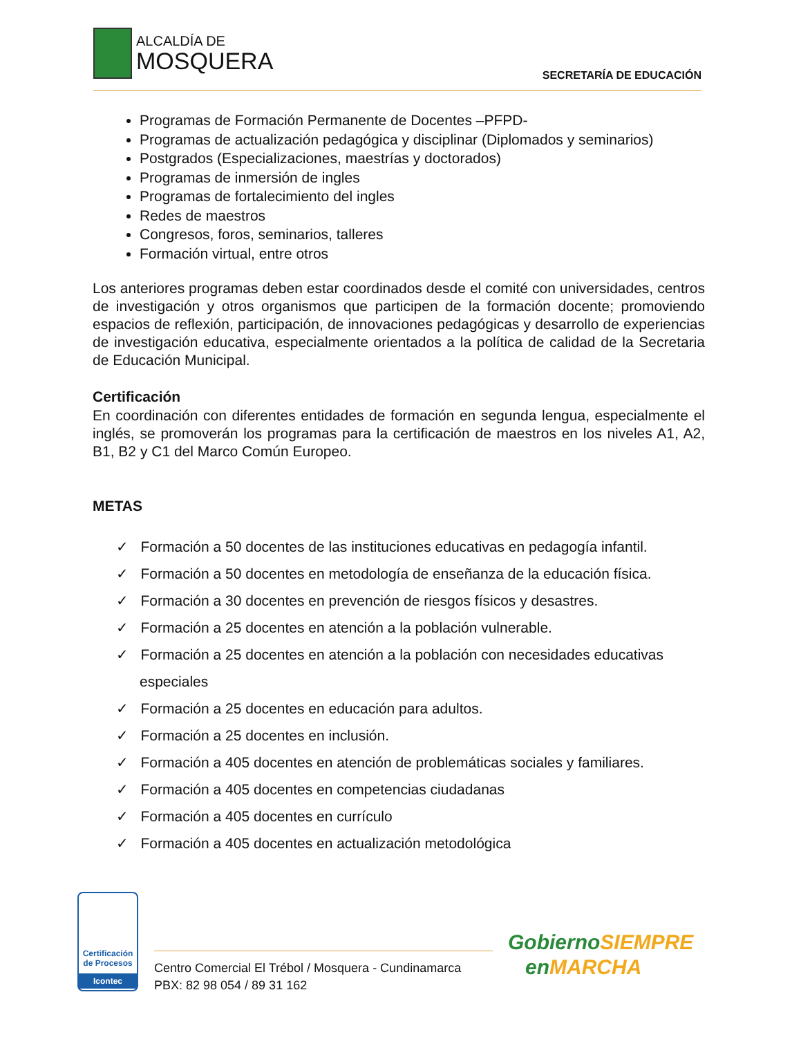ALCALDÍA DE
MOSQUERA
SECRETARÍA DE EDUCACIÓN
Programas de Formación Permanente de Docentes –PFPD-
Programas de actualización pedagógica y disciplinar (Diplomados y seminarios)
Postgrados (Especializaciones, maestrías y doctorados)
Programas de inmersión de ingles
Programas de fortalecimiento del ingles
Redes de maestros
Congresos, foros, seminarios, talleres
Formación virtual, entre otros
Los anteriores programas deben estar coordinados desde el comité con universidades, centros de investigación y otros organismos que participen de la formación docente; promoviendo espacios de reflexión, participación, de innovaciones pedagógicas y desarrollo de experiencias de investigación educativa, especialmente orientados a la política de calidad de la Secretaria de Educación Municipal.
Certificación
En coordinación con diferentes entidades de formación en segunda lengua, especialmente el inglés, se promoverán los programas para la certificación de maestros en los niveles A1, A2, B1, B2 y C1 del Marco Común Europeo.
METAS
✓ Formación a 50 docentes de las instituciones educativas en pedagogía infantil.
✓ Formación a 50 docentes en metodología de enseñanza de la educación física.
✓ Formación a 30 docentes en prevención de riesgos físicos y desastres.
✓ Formación a 25 docentes en atención a la población vulnerable.
✓ Formación a 25 docentes en atención a la población con necesidades educativas especiales
✓ Formación a 25 docentes en educación para adultos.
✓ Formación a 25 docentes en inclusión.
✓ Formación a 405 docentes en atención de problemáticas sociales y familiares.
✓ Formación a 405 docentes en competencias ciudadanas
✓ Formación a 405 docentes en currículo
✓ Formación a 405 docentes en actualización metodológica
Certificación de Procesos
Icontec
Centro Comercial El Trébol / Mosquera - Cundinamarca
PBX: 82 98 054 / 89 31 162
GobiernoSIEMPRE
enMARCHA